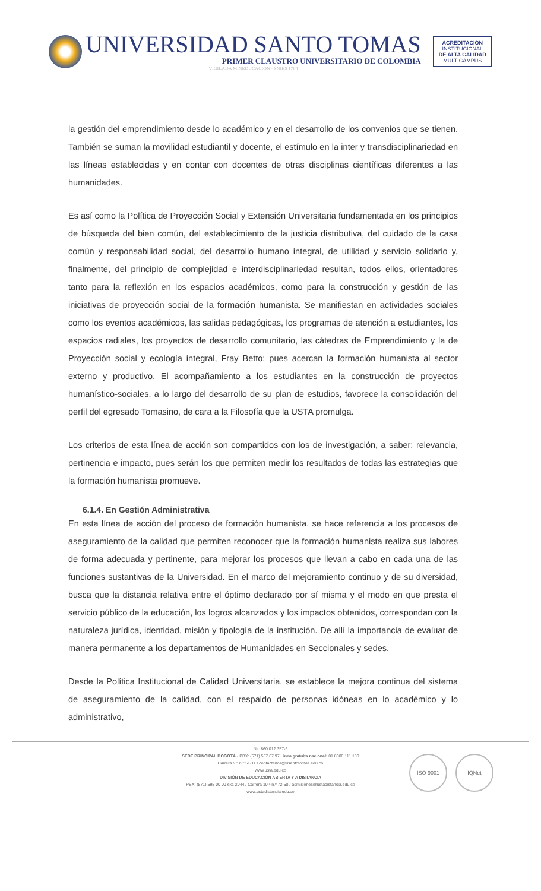UNIVERSIDAD SANTO TOMAS
PRIMER CLAUSTRO UNIVERSITARIO DE COLOMBIA
VIGILADA MINEDUCACIÓN - SNIES 1704
ACREDITACIÓN
INSTITUCIONAL
DE ALTA CALIDAD
MULTICAMPUS
la gestión del emprendimiento desde lo académico y en el desarrollo de los convenios que se tienen. También se suman la movilidad estudiantil y docente, el estímulo en la inter y transdisciplinariedad en las líneas establecidas y en contar con docentes de otras disciplinas científicas diferentes a las humanidades.
Es así como la Política de Proyección Social y Extensión Universitaria fundamentada en los principios de búsqueda del bien común, del establecimiento de la justicia distributiva, del cuidado de la casa común y responsabilidad social, del desarrollo humano integral, de utilidad y servicio solidario y, finalmente, del principio de complejidad e interdisciplinariedad resultan, todos ellos, orientadores tanto para la reflexión en los espacios académicos, como para la construcción y gestión de las iniciativas de proyección social de la formación humanista. Se manifiestan en actividades sociales como los eventos académicos, las salidas pedagógicas, los programas de atención a estudiantes, los espacios radiales, los proyectos de desarrollo comunitario, las cátedras de Emprendimiento y la de Proyección social y ecología integral, Fray Betto; pues acercan la formación humanista al sector externo y productivo. El acompañamiento a los estudiantes en la construcción de proyectos humanístico-sociales, a lo largo del desarrollo de su plan de estudios, favorece la consolidación del perfil del egresado Tomasino, de cara a la Filosofía que la USTA promulga.
Los criterios de esta línea de acción son compartidos con los de investigación, a saber: relevancia, pertinencia e impacto, pues serán los que permiten medir los resultados de todas las estrategias que la formación humanista promueve.
6.1.4. En Gestión Administrativa
En esta línea de acción del proceso de formación humanista, se hace referencia a los procesos de aseguramiento de la calidad que permiten reconocer que la formación humanista realiza sus labores de forma adecuada y pertinente, para mejorar los procesos que llevan a cabo en cada una de las funciones sustantivas de la Universidad. En el marco del mejoramiento continuo y de su diversidad, busca que la distancia relativa entre el óptimo declarado por sí misma y el modo en que presta el servicio público de la educación, los logros alcanzados y los impactos obtenidos, correspondan con la naturaleza jurídica, identidad, misión y tipología de la institución. De allí la importancia de evaluar de manera permanente a los departamentos de Humanidades en Seccionales y sedes.
Desde la Política Institucional de Calidad Universitaria, se establece la mejora continua del sistema de aseguramiento de la calidad, con el respaldo de personas idóneas en lo académico y lo administrativo,
Nit. 860.012.357-6
SEDE PRINCIPAL BOGOTÁ - PBX: (571) 587 87 97 Línea gratuita nacional: 01 8000 111 180
Carrera 9.ª n.º 51-11 / contactenos@usantotomas.edu.co
www.usta.edu.co
DIVISIÓN DE EDUCACIÓN ABIERTA Y A DISTANCIA
PBX: (571) 595 00 00 ext. 2044 / Carrera 10.ª n.º 72-50 / admisiones@ustadistancia.edu.co
www.ustadistancia.edu.co
ISO 9001 IQNet